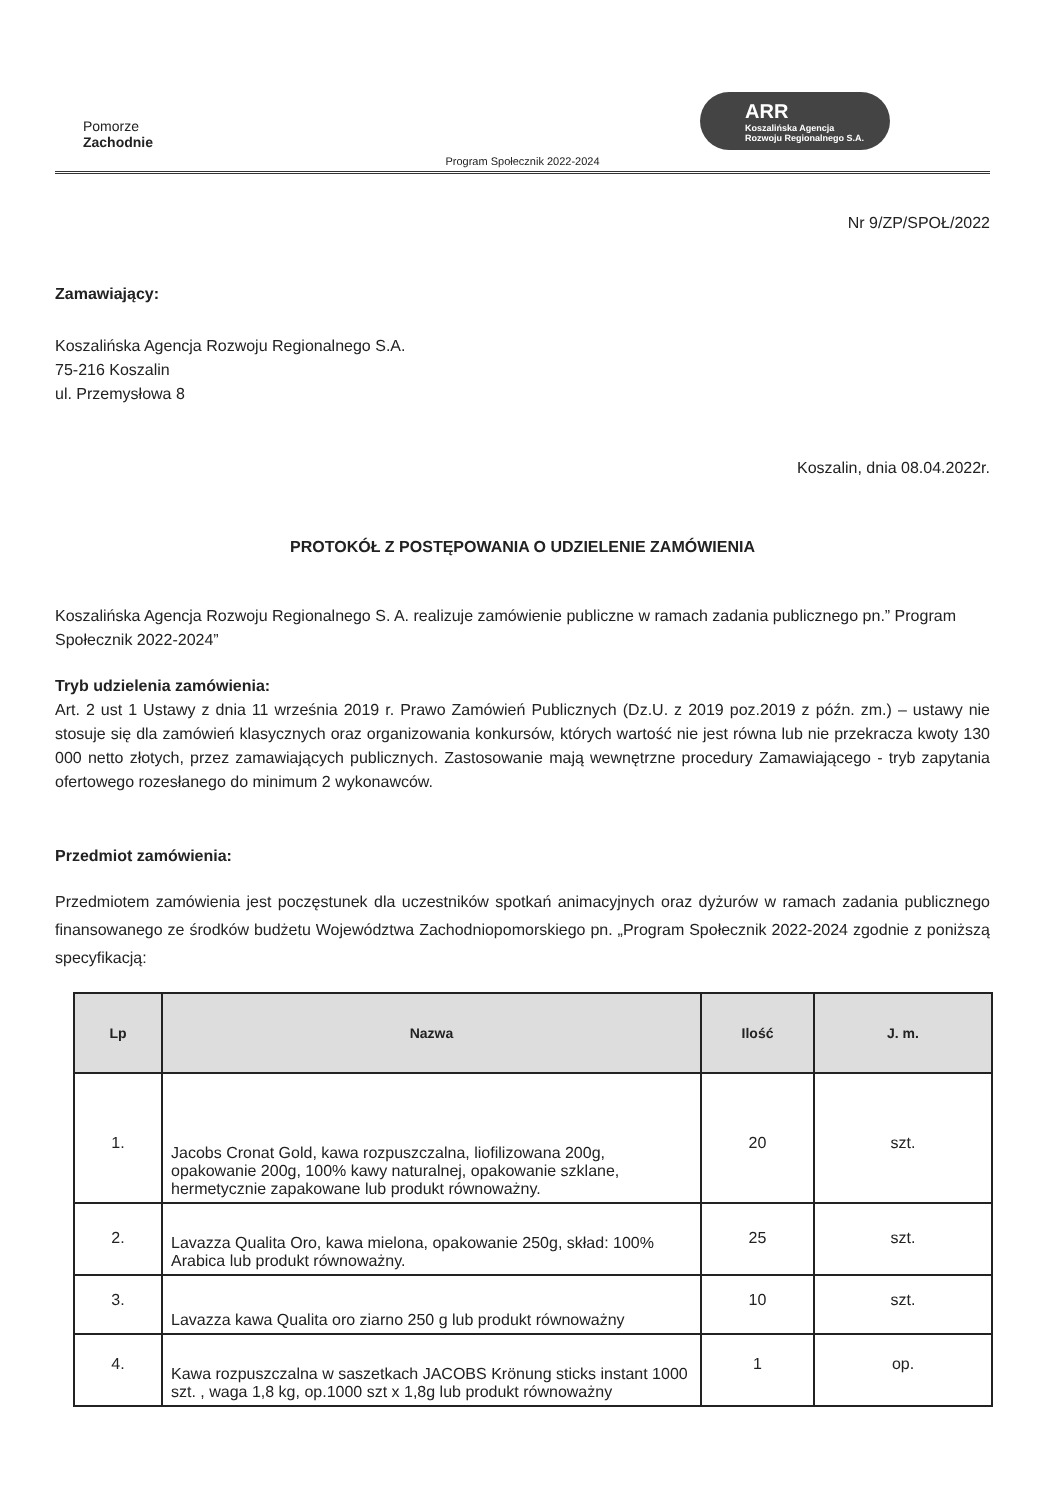Pomorze
Zachodnie
ARR
Koszalińska Agencja
Rozwoju Regionalnego S.A.
Program Społecznik 2022-2024
Nr 9/ZP/SPOŁ/2022
Zamawiający:
Koszalińska Agencja Rozwoju Regionalnego S.A.
75-216 Koszalin
ul. Przemysłowa 8
Koszalin, dnia 08.04.2022r.
PROTOKÓŁ Z POSTĘPOWANIA O UDZIELENIE ZAMÓWIENIA
Koszalińska Agencja Rozwoju Regionalnego S. A. realizuje zamówienie publiczne w ramach zadania publicznego pn.” Program Społecznik 2022-2024”
Tryb udzielenia zamówienia:
Art. 2 ust 1 Ustawy z dnia 11 września 2019 r. Prawo Zamówień Publicznych (Dz.U. z 2019 poz.2019 z późn. zm.) – ustawy nie stosuje się dla zamówień klasycznych oraz organizowania konkursów, których wartość nie jest równa lub nie przekracza kwoty 130 000 netto złotych, przez zamawiających publicznych. Zastosowanie mają wewnętrzne procedury Zamawiającego - tryb zapytania ofertowego rozesłanego do minimum 2 wykonawców.
Przedmiot zamówienia:
Przedmiotem zamówienia jest poczęstunek dla uczestników spotkań animacyjnych oraz dyżurów w ramach zadania publicznego finansowanego ze środków budżetu Województwa Zachodniopomorskiego pn. „Program Społecznik 2022-2024 zgodnie z poniższą specyfikacją:
| Lp | Nazwa | Ilość | J. m. |
| --- | --- | --- | --- |
| 1. | Jacobs Cronat Gold, kawa rozpuszczalna, liofilizowana 200g, opakowanie 200g, 100% kawy naturalnej, opakowanie szklane, hermetycznie zapakowane lub produkt równoważny. | 20 | szt. |
| 2. | Lavazza Qualita Oro, kawa mielona, opakowanie 250g, skład: 100% Arabica lub produkt równoważny. | 25 | szt. |
| 3. | Lavazza kawa Qualita oro ziarno 250 g lub produkt równoważny | 10 | szt. |
| 4. | Kawa rozpuszczalna w saszetkach JACOBS Krönung sticks instant 1000 szt. , waga 1,8 kg, op.1000 szt x 1,8g lub produkt równoważny | 1 | op. |